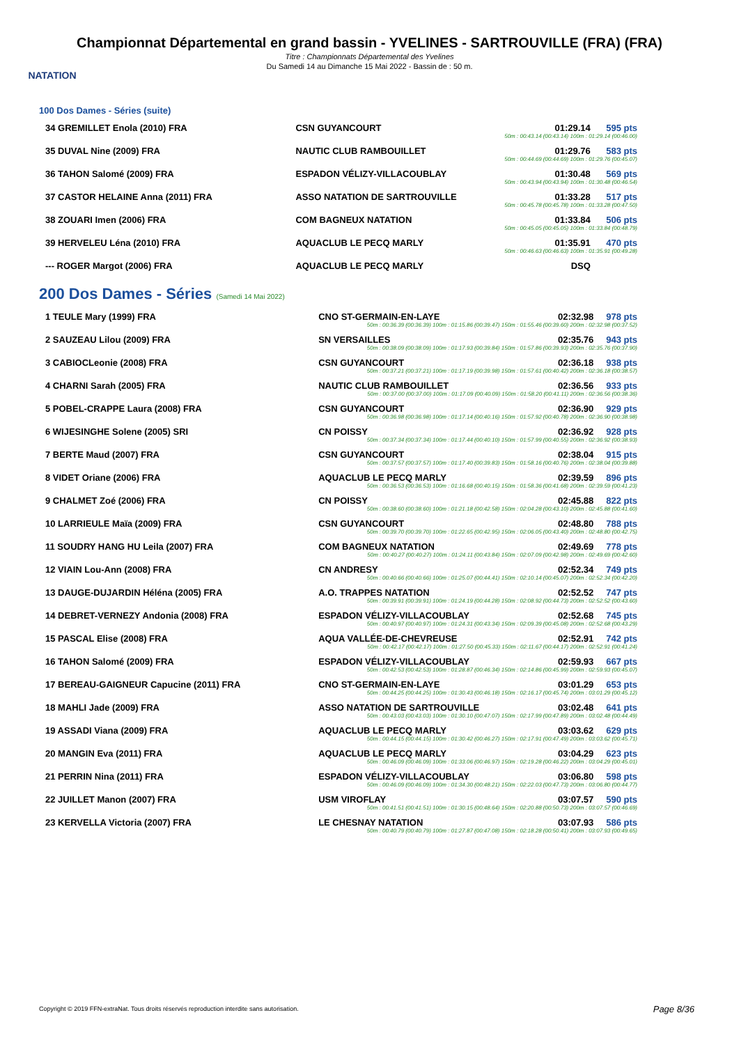NATATION
Championnat Départemental en grand bassin - YVELINES - SARTROUVILLE (FRA) (FRA)
Titre : Championnats Départemental des Yvelines
Du Samedi 14 au Dimanche 15 Mai 2022 - Bassin de : 50 m.
100 Dos Dames - Séries (suite)
| 34 GREMILLET Enola (2010) FRA | CSN GUYANCOURT | 01:29.14 | 595 pts |
| 50m : 00:43.14 (00:43.14) 100m : 01:29.14 (00:46.00) | | | |
| 35 DUVAL Nine (2009) FRA | NAUTIC CLUB RAMBOUILLET | 01:29.76 | 583 pts |
| 50m : 00:44.69 (00:44.69) 100m : 01:29.76 (00:45.07) | | | |
| 36 TAHON Salomé (2009) FRA | ESPADON VÉLIZY-VILLACOUBLAY | 01:30.48 | 569 pts |
| 50m : 00:43.94 (00:43.94) 100m : 01:30.48 (00:46.54) | | | |
| 37 CASTOR HELAINE Anna (2011) FRA | ASSO NATATION DE SARTROUVILLE | 01:33.28 | 517 pts |
| 50m : 00:45.78 (00:45.78) 100m : 01:33.28 (00:47.50) | | | |
| 38 ZOUARI Imen (2006) FRA | COM BAGNEUX NATATION | 01:33.84 | 506 pts |
| 50m : 00:45.05 (00:45.05) 100m : 01:33.84 (00:48.79) | | | |
| 39 HERVELEU Léna (2010) FRA | AQUACLUB LE PECQ MARLY | 01:35.91 | 470 pts |
| 50m : 00:46.63 (00:46.63) 100m : 01:35.91 (00:49.28) | | | |
| --- ROGER Margot (2006) FRA | AQUACLUB LE PECQ MARLY | DSQ | |
200 Dos Dames - Séries (Samedi 14 Mai 2022)
| 1 TEULE Mary (1999) FRA | CNO ST-GERMAIN-EN-LAYE | 02:32.98 | 978 pts |
| 50m : 00:36.39 (00:36.39) 100m : 01:15.86 (00:39.47) 150m : 01:55.46 (00:39.60) 200m : 02:32.98 (00:37.52) | | | |
| 2 SAUZEAU Lilou (2009) FRA | SN VERSAILLES | 02:35.76 | 943 pts |
| 50m : 00:38.09 (00:38.09) 100m : 01:17.93 (00:39.84) 150m : 01:57.86 (00:39.93) 200m : 02:35.76 (00:37.90) | | | |
| 3 CABIOCLeonie (2008) FRA | CSN GUYANCOURT | 02:36.18 | 938 pts |
| 50m : 00:37.21 (00:37.21) 100m : 01:17.19 (00:39.98) 150m : 01:57.61 (00:40.42) 200m : 02:36.18 (00:38.57) | | | |
| 4 CHARNI Sarah (2005) FRA | NAUTIC CLUB RAMBOUILLET | 02:36.56 | 933 pts |
| 50m : 00:37.00 (00:37.00) 100m : 01:17.09 (00:40.09) 150m : 01:58.20 (00:41.11) 200m : 02:36.56 (00:38.36) | | | |
| 5 POBEL-CRAPPE Laura (2008) FRA | CSN GUYANCOURT | 02:36.90 | 929 pts |
| 50m : 00:36.98 (00:36.98) 100m : 01:17.14 (00:40.16) 150m : 01:57.92 (00:40.78) 200m : 02:36.90 (00:38.98) | | | |
| 6 WIJESINGHE Solene (2005) SRI | CN POISSY | 02:36.92 | 928 pts |
| 50m : 00:37.34 (00:37.34) 100m : 01:17.44 (00:40.10) 150m : 01:57.99 (00:40.55) 200m : 02:36.92 (00:38.93) | | | |
| 7 BERTE Maud (2007) FRA | CSN GUYANCOURT | 02:38.04 | 915 pts |
| 50m : 00:37.57 (00:37.57) 100m : 01:17.40 (00:39.83) 150m : 01:58.16 (00:40.76) 200m : 02:38.04 (00:39.88) | | | |
| 8 VIDET Oriane (2006) FRA | AQUACLUB LE PECQ MARLY | 02:39.59 | 896 pts |
| 50m : 00:36.53 (00:36.53) 100m : 01:16.68 (00:40.15) 150m : 01:58.36 (00:41.68) 200m : 02:39.59 (00:41.23) | | | |
| 9 CHALMET Zoé (2006) FRA | CN POISSY | 02:45.88 | 822 pts |
| 50m : 00:38.60 (00:38.60) 100m : 01:21.18 (00:42.58) 150m : 02:04.28 (00:43.10) 200m : 02:45.88 (00:41.60) | | | |
| 10 LARRIEULE Maïa (2009) FRA | CSN GUYANCOURT | 02:48.80 | 788 pts |
| 50m : 00:39.70 (00:39.70) 100m : 01:22.65 (00:42.95) 150m : 02:06.05 (00:43.40) 200m : 02:48.80 (00:42.75) | | | |
| 11 SOUDRY HANG HU Leila (2007) FRA | COM BAGNEUX NATATION | 02:49.69 | 778 pts |
| 50m : 00:40.27 (00:40.27) 100m : 01:24.11 (00:43.84) 150m : 02:07.09 (00:42.98) 200m : 02:49.69 (00:42.60) | | | |
| 12 VIAIN Lou-Ann (2008) FRA | CN ANDRESY | 02:52.34 | 749 pts |
| 50m : 00:40.66 (00:40.66) 100m : 01:25.07 (00:44.41) 150m : 02:10.14 (00:45.07) 200m : 02:52.34 (00:42.20) | | | |
| 13 DAUGE-DUJARDIN Héléna (2005) FRA | A.O. TRAPPES NATATION | 02:52.52 | 747 pts |
| 50m : 00:39.91 (00:39.91) 100m : 01:24.19 (00:44.28) 150m : 02:08.92 (00:44.73) 200m : 02:52.52 (00:43.60) | | | |
| 14 DEBRET-VERNEZY Andonia (2008) FRA | ESPADON VÉLIZY-VILLACOUBLAY | 02:52.68 | 745 pts |
| 50m : 00:40.97 (00:40.97) 100m : 01:24.31 (00:43.34) 150m : 02:09.39 (00:45.08) 200m : 02:52.68 (00:43.29) | | | |
| 15 PASCAL Elise (2008) FRA | AQUA VALLÉE-DE-CHEVREUSE | 02:52.91 | 742 pts |
| 50m : 00:42.17 (00:42.17) 100m : 01:27.50 (00:45.33) 150m : 02:11.67 (00:44.17) 200m : 02:52.91 (00:41.24) | | | |
| 16 TAHON Salomé (2009) FRA | ESPADON VÉLIZY-VILLACOUBLAY | 02:59.93 | 667 pts |
| 50m : 00:42.53 (00:42.53) 100m : 01:28.87 (00:46.34) 150m : 02:14.86 (00:45.99) 200m : 02:59.93 (00:45.07) | | | |
| 17 BEREAU-GAIGNEUR Capucine (2011) FRA | CNO ST-GERMAIN-EN-LAYE | 03:01.29 | 653 pts |
| 50m : 00:44.25 (00:44.25) 100m : 01:30.43 (00:46.18) 150m : 02:16.17 (00:45.74) 200m : 03:01.29 (00:45.12) | | | |
| 18 MAHLI Jade (2009) FRA | ASSO NATATION DE SARTROUVILLE | 03:02.48 | 641 pts |
| 50m : 00:43.03 (00:43.03) 100m : 01:30.10 (00:47.07) 150m : 02:17.99 (00:47.89) 200m : 03:02.48 (00:44.49) | | | |
| 19 ASSADI Viana (2009) FRA | AQUACLUB LE PECQ MARLY | 03:03.62 | 629 pts |
| 50m : 00:44.15 (00:44.15) 100m : 01:30.42 (00:46.27) 150m : 02:17.91 (00:47.49) 200m : 03:03.62 (00:45.71) | | | |
| 20 MANGIN Eva (2011) FRA | AQUACLUB LE PECQ MARLY | 03:04.29 | 623 pts |
| 50m : 00:46.09 (00:46.09) 100m : 01:33.06 (00:46.97) 150m : 02:19.28 (00:46.22) 200m : 03:04.29 (00:45.01) | | | |
| 21 PERRIN Nina (2011) FRA | ESPADON VÉLIZY-VILLACOUBLAY | 03:06.80 | 598 pts |
| 50m : 00:46.09 (00:46.09) 100m : 01:34.30 (00:48.21) 150m : 02:22.03 (00:47.73) 200m : 03:06.80 (00:44.77) | | | |
| 22 JUILLET Manon (2007) FRA | USM VIROFLAY | 03:07.57 | 590 pts |
| 50m : 00:41.51 (00:41.51) 100m : 01:30.15 (00:48.64) 150m : 02:20.88 (00:50.73) 200m : 03:07.57 (00:46.69) | | | |
| 23 KERVELLA Victoria (2007) FRA | LE CHESNAY NATATION | 03:07.93 | 586 pts |
| 50m : 00:40.79 (00:40.79) 100m : 01:27.87 (00:47.08) 150m : 02:18.28 (00:50.41) 200m : 03:07.93 (00:49.65) | | | |
Copyright © 2019 FFN-extraNat. Tous droits réservés reproduction interdite sans autorisation.
Page 8/36